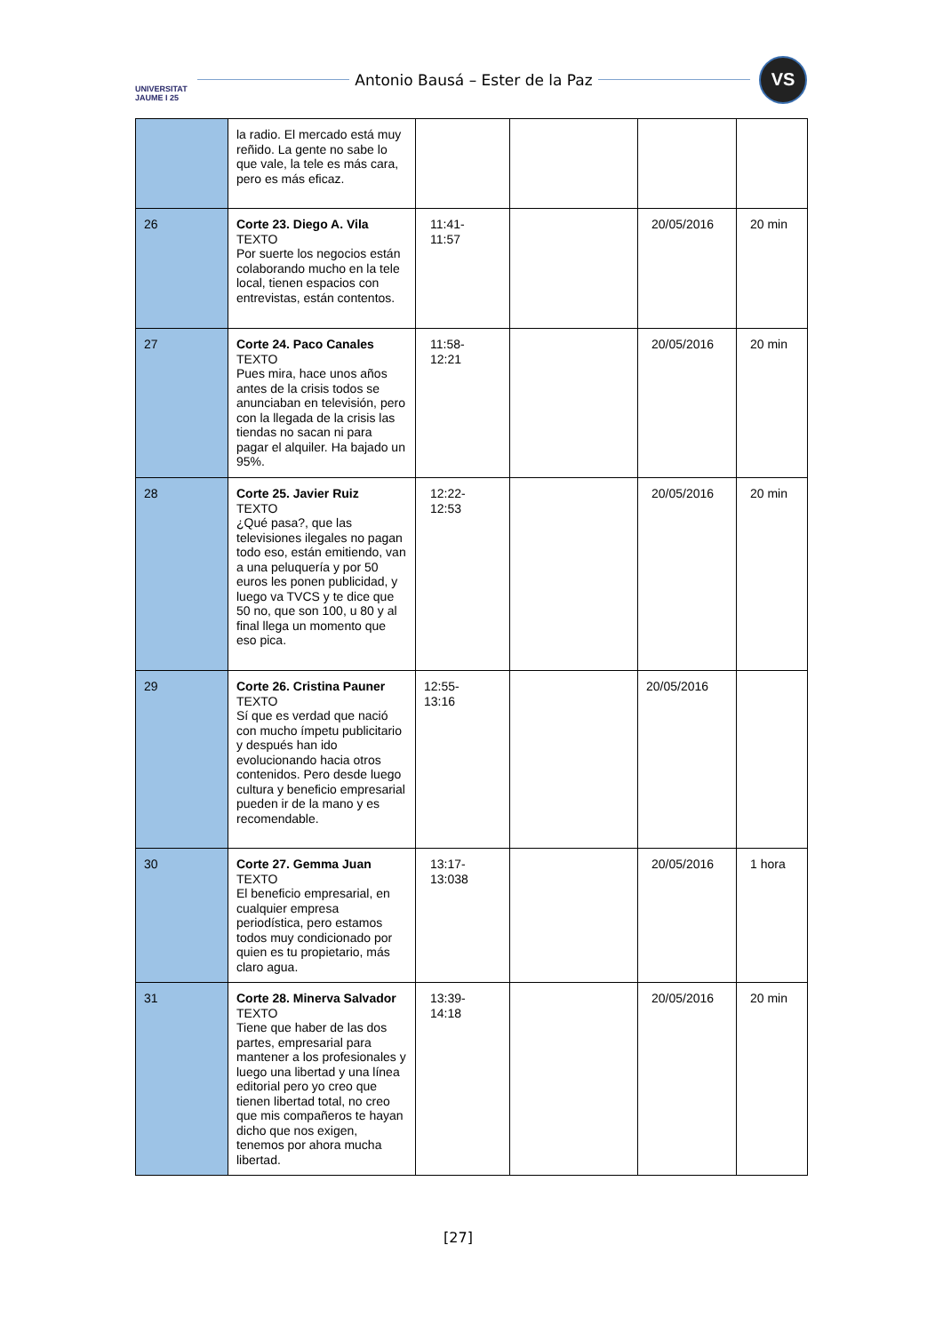UNIVERSITAT JAUME I 25
Antonio Bausá – Ester de la Paz
VS
| | la radio. El mercado está muy reñido. La gente no sabe lo que vale, la tele es más cara, pero es más eficaz. | | | | |
| 26 | Corte 23. Diego A. Vila TEXTO Por suerte los negocios están colaborando mucho en la tele local, tienen espacios con entrevistas, están contentos. | 11:41- 11:57 | | 20/05/2016 | 20 min |
| 27 | Corte 24. Paco Canales TEXTO Pues mira, hace unos años antes de la crisis todos se anunciaban en televisión, pero con la llegada de la crisis las tiendas no sacan ni para pagar el alquiler. Ha bajado un 95%. | 11:58- 12:21 | | 20/05/2016 | 20 min |
| 28 | Corte 25. Javier Ruiz TEXTO ¿Qué pasa?, que las televisiones ilegales no pagan todo eso, están emitiendo, van a una peluquería y por 50 euros les ponen publicidad, y luego va TVCS y te dice que 50 no, que son 100, u 80 y al final llega un momento que eso pica. | 12:22- 12:53 | | 20/05/2016 | 20 min |
| 29 | Corte 26. Cristina Pauner TEXTO Sí que es verdad que nació con mucho ímpetu publicitario y después han ido evolucionando hacia otros contenidos. Pero desde luego cultura y beneficio empresarial pueden ir de la mano y es recomendable. | 12:55- 13:16 | | 20/05/2016 | |
| 30 | Corte 27. Gemma Juan TEXTO El beneficio empresarial, en cualquier empresa periodística, pero estamos todos muy condicionado por quien es tu propietario, más claro agua. | 13:17- 13:038 | | 20/05/2016 | 1 hora |
| 31 | Corte 28. Minerva Salvador TEXTO Tiene que haber de las dos partes, empresarial para mantener a los profesionales y luego una libertad y una línea editorial pero yo creo que tienen libertad total, no creo que mis compañeros te hayan dicho que nos exigen, tenemos por ahora mucha libertad. | 13:39- 14:18 | | 20/05/2016 | 20 min |
[27]